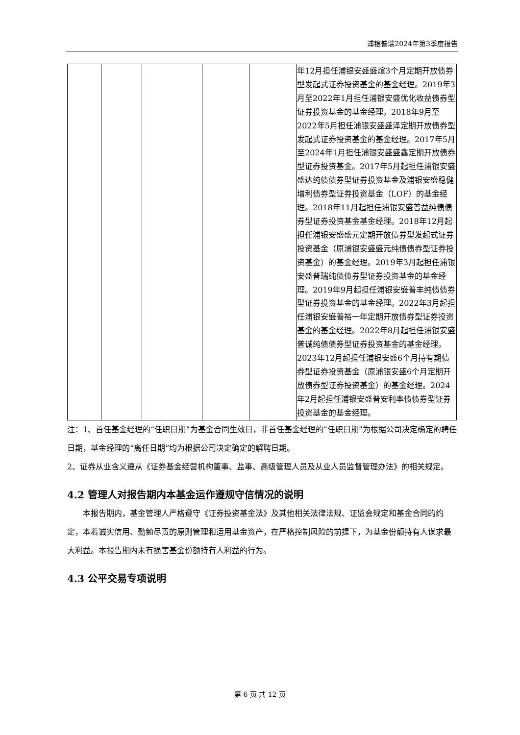浦银普瑞2024年第3季度报告
| | | | | | 年12月担任浦银安盛盛煊3个月定期开放债券型发起式证券投资基金的基金经理。2019年3月至2022年1月担任浦银安盛优化收益债券型证券投资基金的基金经理。2018年9月至2022年5月担任浦银安盛盛泽定期开放债券型发起式证券投资基金的基金经理。2017年5月至2024年1月担任浦银安盛盛鑫定期开放债券型证券投资基金。2017年5月起担任浦银安盛盛达纯债债券型证券投资基金及浦银安盛稳健增利债券型证券投资基金（LOF）的基金经理。2018年11月起担任浦银安盛普益纯债债券型证券投资基金基金经理。2018年12月起担任浦银安盛盛元定期开放债券型发起式证券投资基金（原浦银安盛盛元纯债债券型证券投资基金）的基金经理。2019年3月起担任浦银安盛普瑞纯债债券型证券投资基金的基金经理。2019年9月起担任浦银安盛普丰纯债债券型证券投资基金的基金经理。2022年3月起担任浦银安盛普裕一年定期开放债券型证券投资基金的基金经理。2022年8月起担任浦银安盛普诚纯债债券型证券投资基金的基金经理。2023年12月起担任浦银安盛6个月持有期债券型证券投资基金（原浦银安盛6个月定期开放债券型证券投资基金）的基金经理。2024年2月起担任浦银安盛普安利率债债券型证券投资基金的基金经理。 |
注：1、首任基金经理的“任职日期”为基金合同生效日，非首任基金经理的“任职日期”为根据公司决定确定的聘任日期，基金经理的“离任日期”均为根据公司决定确定的解聘日期。
2、证券从业含义遵从《证券基金经营机构董事、监事、高级管理人员及从业人员监督管理办法》的相关规定。
4.2 管理人对报告期内本基金运作遵规守信情况的说明
本报告期内，基金管理人严格遵守《证券投资基金法》及其他相关法律法规、证监会规定和基金合同的约定，本着诚实信用、勤勉尽责的原则管理和运用基金资产，在严格控制风险的前提下，为基金份额持有人谋求最大利益。本报告期内未有损害基金份额持有人利益的行为。
4.3 公平交易专项说明
第 6 页 共 12 页